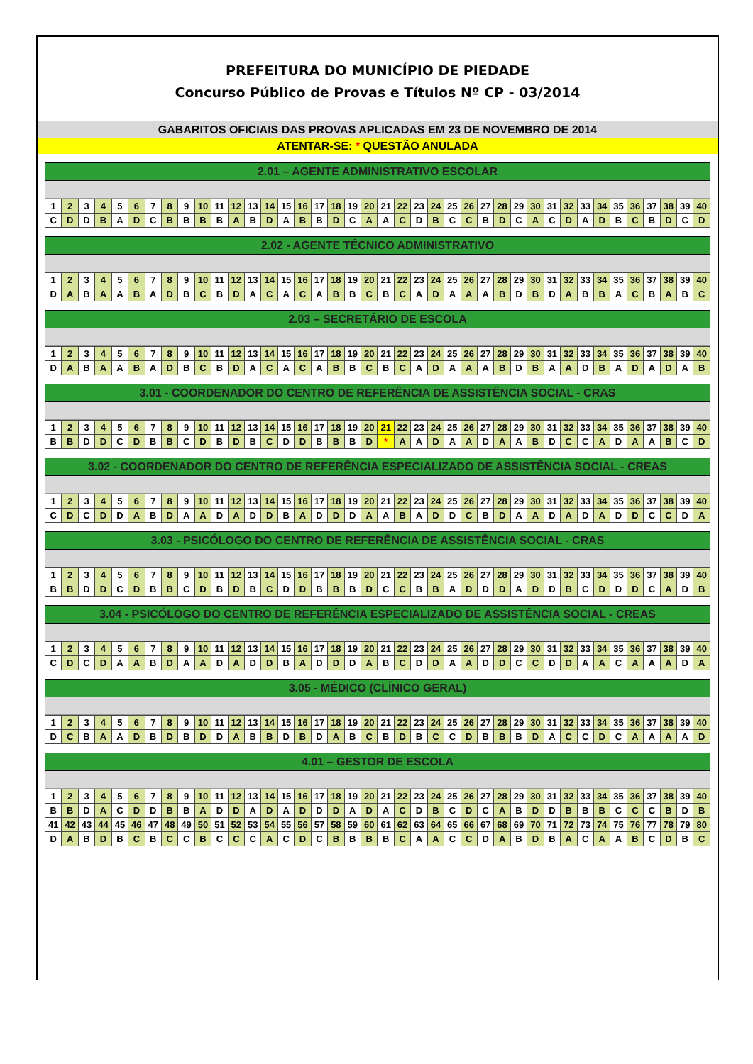PREFEITURA DO MUNICÍPIO DE PIEDADE
Concurso Público de Provas e Títulos Nº CP - 03/2014
GABARITOS OFICIAIS DAS PROVAS APLICADAS EM 23 DE NOVEMBRO DE 2014
ATENTAR-SE: * QUESTÃO ANULADA
2.01 – AGENTE ADMINISTRATIVO ESCOLAR
| 1 | 2 | 3 | 4 | 5 | 6 | 7 | 8 | 9 | 10 | 11 | 12 | 13 | 14 | 15 | 16 | 17 | 18 | 19 | 20 | 21 | 22 | 23 | 24 | 25 | 26 | 27 | 28 | 29 | 30 | 31 | 32 | 33 | 34 | 35 | 36 | 37 | 38 | 39 | 40 |
| C | D | D | B | A | D | C | B | B | B | B | A | B | D | A | B | B | D | C | A | A | C | D | B | C | C | B | D | C | A | C | D | A | D | B | C | B | D | C | D |
2.02 - AGENTE TÉCNICO ADMINISTRATIVO
| 1 | 2 | 3 | 4 | 5 | 6 | 7 | 8 | 9 | 10 | 11 | 12 | 13 | 14 | 15 | 16 | 17 | 18 | 19 | 20 | 21 | 22 | 23 | 24 | 25 | 26 | 27 | 28 | 29 | 30 | 31 | 32 | 33 | 34 | 35 | 36 | 37 | 38 | 39 | 40 |
| D | A | B | A | A | B | A | D | B | C | B | D | A | C | A | C | A | B | B | C | B | C | A | D | A | A | A | B | D | B | D | A | B | B | A | C | B | A | B | C |
2.03 – SECRETÁRIO DE ESCOLA
| 1 | 2 | 3 | 4 | 5 | 6 | 7 | 8 | 9 | 10 | 11 | 12 | 13 | 14 | 15 | 16 | 17 | 18 | 19 | 20 | 21 | 22 | 23 | 24 | 25 | 26 | 27 | 28 | 29 | 30 | 31 | 32 | 33 | 34 | 35 | 36 | 37 | 38 | 39 | 40 |
| D | A | B | A | A | B | A | D | B | C | B | D | A | C | A | C | A | B | B | C | B | C | A | D | A | A | A | B | D | B | A | A | D | B | A | D | A | D | A | B |
3.01 - COORDENADOR DO CENTRO DE REFERÊNCIA DE ASSISTÊNCIA SOCIAL - CRAS
| 1 | 2 | 3 | 4 | 5 | 6 | 7 | 8 | 9 | 10 | 11 | 12 | 13 | 14 | 15 | 16 | 17 | 18 | 19 | 20 | 21 | 22 | 23 | 24 | 25 | 26 | 27 | 28 | 29 | 30 | 31 | 32 | 33 | 34 | 35 | 36 | 37 | 38 | 39 | 40 |
| B | B | D | D | C | D | B | B | C | D | B | D | B | C | D | D | B | B | B | D | * | A | A | D | A | A | D | A | A | B | D | C | C | A | D | A | A | B | C | D |
3.02 - COORDENADOR DO CENTRO DE REFERÊNCIA ESPECIALIZADO DE ASSISTÊNCIA SOCIAL - CREAS
| 1 | 2 | 3 | 4 | 5 | 6 | 7 | 8 | 9 | 10 | 11 | 12 | 13 | 14 | 15 | 16 | 17 | 18 | 19 | 20 | 21 | 22 | 23 | 24 | 25 | 26 | 27 | 28 | 29 | 30 | 31 | 32 | 33 | 34 | 35 | 36 | 37 | 38 | 39 | 40 |
| C | D | C | D | D | A | B | D | A | A | D | A | D | D | B | A | D | D | D | A | A | B | A | D | D | C | B | D | A | A | D | A | D | A | D | D | C | C | D | A |
3.03 - PSICÓLOGO DO CENTRO DE REFERÊNCIA DE ASSISTÊNCIA SOCIAL - CRAS
| 1 | 2 | 3 | 4 | 5 | 6 | 7 | 8 | 9 | 10 | 11 | 12 | 13 | 14 | 15 | 16 | 17 | 18 | 19 | 20 | 21 | 22 | 23 | 24 | 25 | 26 | 27 | 28 | 29 | 30 | 31 | 32 | 33 | 34 | 35 | 36 | 37 | 38 | 39 | 40 |
| B | B | D | D | C | D | B | B | C | D | B | D | B | C | D | D | B | B | B | D | C | C | B | B | A | D | D | D | A | D | D | B | C | D | D | D | C | A | D | B |
3.04 - PSICÓLOGO DO CENTRO DE REFERÊNCIA ESPECIALIZADO DE ASSISTÊNCIA SOCIAL - CREAS
| 1 | 2 | 3 | 4 | 5 | 6 | 7 | 8 | 9 | 10 | 11 | 12 | 13 | 14 | 15 | 16 | 17 | 18 | 19 | 20 | 21 | 22 | 23 | 24 | 25 | 26 | 27 | 28 | 29 | 30 | 31 | 32 | 33 | 34 | 35 | 36 | 37 | 38 | 39 | 40 |
| C | D | C | D | A | A | B | D | A | A | D | A | D | D | B | A | D | D | D | A | B | C | D | D | A | A | D | D | C | C | D | D | A | A | C | A | A | A | D | A |
3.05 - MÉDICO (CLÍNICO GERAL)
| 1 | 2 | 3 | 4 | 5 | 6 | 7 | 8 | 9 | 10 | 11 | 12 | 13 | 14 | 15 | 16 | 17 | 18 | 19 | 20 | 21 | 22 | 23 | 24 | 25 | 26 | 27 | 28 | 29 | 30 | 31 | 32 | 33 | 34 | 35 | 36 | 37 | 38 | 39 | 40 |
| D | C | B | A | A | D | B | D | B | D | D | A | B | B | D | B | D | A | B | C | B | D | B | C | C | D | B | B | B | D | A | C | C | D | C | A | A | A | A | D |
4.01 – GESTOR DE ESCOLA
| 1 | 2 | 3 | 4 | 5 | 6 | 7 | 8 | 9 | 10 | 11 | 12 | 13 | 14 | 15 | 16 | 17 | 18 | 19 | 20 | 21 | 22 | 23 | 24 | 25 | 26 | 27 | 28 | 29 | 30 | 31 | 32 | 33 | 34 | 35 | 36 | 37 | 38 | 39 | 40 |
| B | B | D | A | C | D | D | B | B | A | D | D | A | D | A | D | D | D | A | D | A | C | D | B | C | D | C | A | B | D | D | B | B | B | C | C | C | B | D | B |
| 41 | 42 | 43 | 44 | 45 | 46 | 47 | 48 | 49 | 50 | 51 | 52 | 53 | 54 | 55 | 56 | 57 | 58 | 59 | 60 | 61 | 62 | 63 | 64 | 65 | 66 | 67 | 68 | 69 | 70 | 71 | 72 | 73 | 74 | 75 | 76 | 77 | 78 | 79 | 80 |
| D | A | B | D | B | C | B | C | C | B | C | C | C | A | C | D | C | B | B | B | B | C | A | A | C | C | D | A | B | D | B | A | C | A | A | B | C | D | B | C |